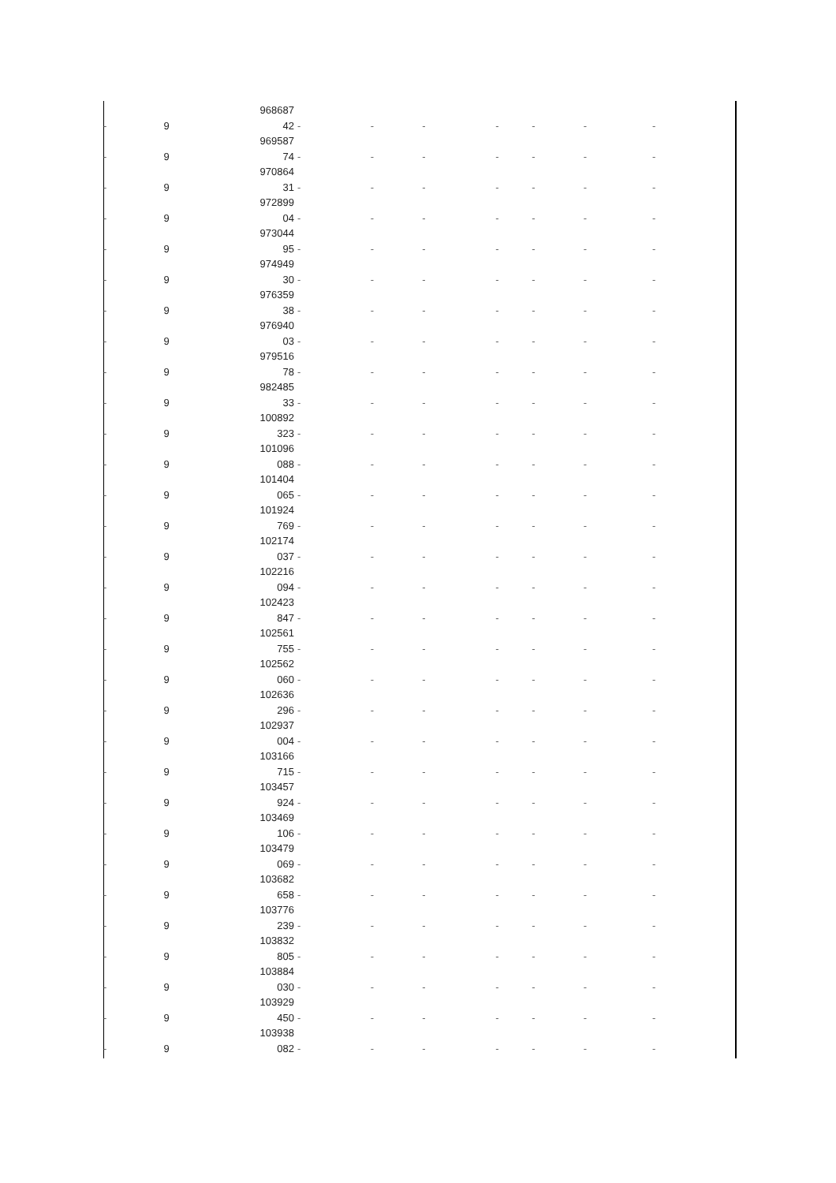| - | 9 | 968687 42 | - | - | - | - | - | - | - |
| - | 9 | 969587 74 | - | - | - | - | - | - | - |
| - | 9 | 970864 31 | - | - | - | - | - | - | - |
| - | 9 | 972899 04 | - | - | - | - | - | - | - |
| - | 9 | 973044 95 | - | - | - | - | - | - | - |
| - | 9 | 974949 30 | - | - | - | - | - | - | - |
| - | 9 | 976359 38 | - | - | - | - | - | - | - |
| - | 9 | 976940 03 | - | - | - | - | - | - | - |
| - | 9 | 979516 78 | - | - | - | - | - | - | - |
| - | 9 | 982485 33 | - | - | - | - | - | - | - |
| - | 9 | 100892 323 | - | - | - | - | - | - | - |
| - | 9 | 101096 088 | - | - | - | - | - | - | - |
| - | 9 | 101404 065 | - | - | - | - | - | - | - |
| - | 9 | 101924 769 | - | - | - | - | - | - | - |
| - | 9 | 102174 037 | - | - | - | - | - | - | - |
| - | 9 | 102216 094 | - | - | - | - | - | - | - |
| - | 9 | 102423 847 | - | - | - | - | - | - | - |
| - | 9 | 102561 755 | - | - | - | - | - | - | - |
| - | 9 | 102562 060 | - | - | - | - | - | - | - |
| - | 9 | 102636 296 | - | - | - | - | - | - | - |
| - | 9 | 102937 004 | - | - | - | - | - | - | - |
| - | 9 | 103166 715 | - | - | - | - | - | - | - |
| - | 9 | 103457 924 | - | - | - | - | - | - | - |
| - | 9 | 103469 106 | - | - | - | - | - | - | - |
| - | 9 | 103479 069 | - | - | - | - | - | - | - |
| - | 9 | 103682 658 | - | - | - | - | - | - | - |
| - | 9 | 103776 239 | - | - | - | - | - | - | - |
| - | 9 | 103832 805 | - | - | - | - | - | - | - |
| - | 9 | 103884 030 | - | - | - | - | - | - | - |
| - | 9 | 103929 450 | - | - | - | - | - | - | - |
| - | 9 | 103938 082 | - | - | - | - | - | - | - |